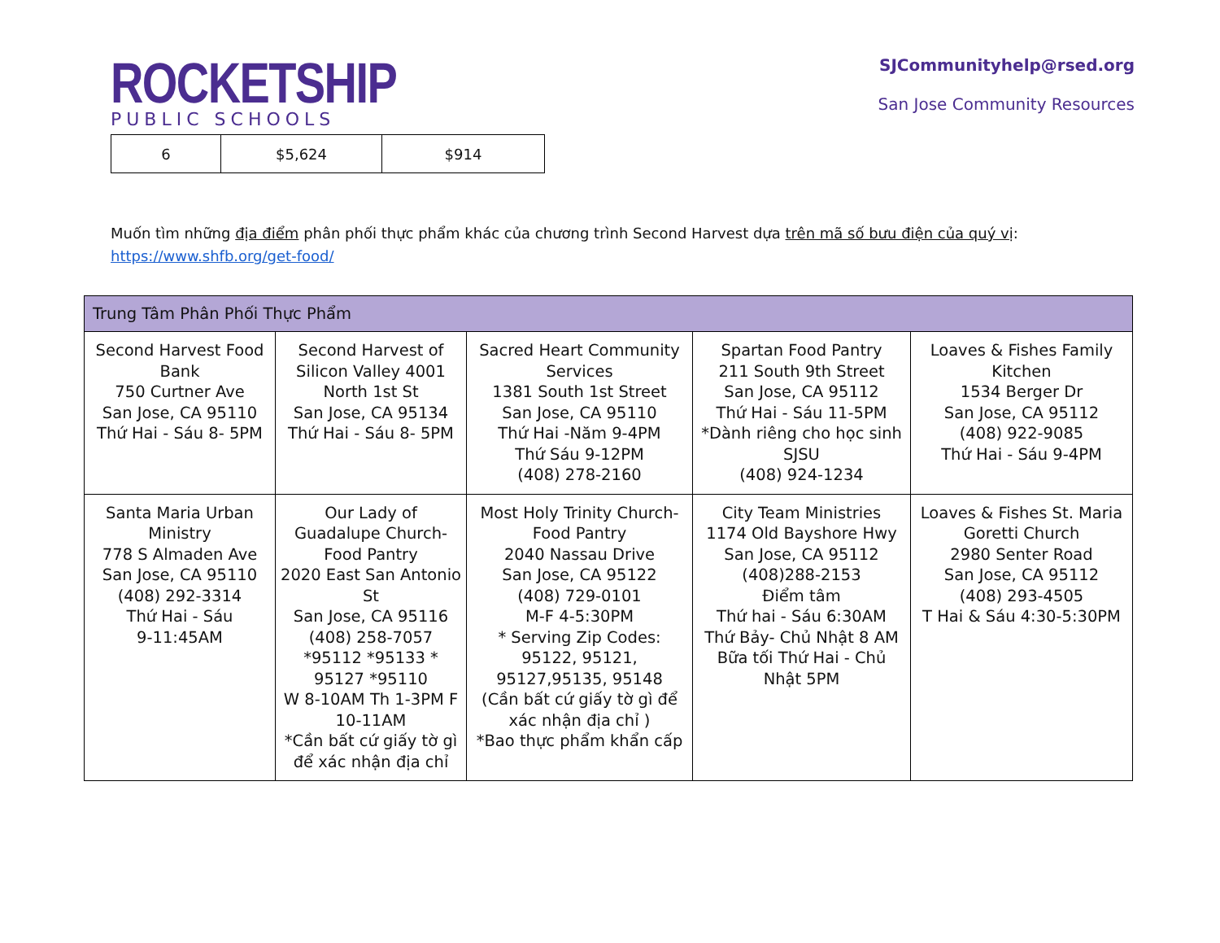ROCKETSHIP
PUBLIC SCHOOLS
SJCommunityhelp@rsed.org
San Jose Community Resources
| 6 | $5,624 | $914 |
Muốn tìm những địa điểm phân phối thực phẩm khác của chương trình Second Harvest dựa trên mã số bưu điện của quý vị:
https://www.shfb.org/get-food/
| Trung Tâm Phân Phối Thực Phẩm | | | | |
| --- | --- | --- | --- | --- |
| Second Harvest Food Bank 750 Curtner Ave San Jose, CA 95110 Thứ Hai - Sáu 8- 5PM | Second Harvest of Silicon Valley 4001 North 1st St San Jose, CA 95134 Thứ Hai - Sáu 8- 5PM | Sacred Heart Community Services 1381 South 1st Street San Jose, CA 95110 Thứ Hai -Năm 9-4PM Thứ Sáu 9-12PM (408) 278-2160 | Spartan Food Pantry 211 South 9th Street San Jose, CA 95112 Thứ Hai - Sáu 11-5PM *Dành riêng cho học sinh SJSU (408) 924-1234 | Loaves & Fishes Family Kitchen 1534 Berger Dr San Jose, CA 95112 (408) 922-9085 Thứ Hai - Sáu 9-4PM |
| Santa Maria Urban Ministry 778 S Almaden Ave San Jose, CA 95110 (408) 292-3314 Thứ Hai - Sáu 9-11:45AM | Our Lady of Guadalupe Church-Food Pantry 2020 East San Antonio St San Jose, CA 95116 (408) 258-7057 *95112 *95133 * 95127 *95110 W 8-10AM Th 1-3PM F 10-11AM *Cần bất cứ giấy tờ gì để xác nhận địa chỉ | Most Holy Trinity Church-Food Pantry 2040 Nassau Drive San Jose, CA 95122 (408) 729-0101 M-F 4-5:30PM * Serving Zip Codes: 95122, 95121, 95127,95135, 95148 (Cần bất cứ giấy tờ gì để xác nhận địa chỉ ) *Bao thực phẩm khẩn cấp | City Team Ministries 1174 Old Bayshore Hwy San Jose, CA 95112 (408)288-2153 Điểm tâm Thứ hai - Sáu 6:30AM Thứ Bảy- Chủ Nhật 8 AM Bữa tối Thứ Hai - Chủ Nhật 5PM | Loaves & Fishes St. Maria Goretti Church 2980 Senter Road San Jose, CA 95112 (408) 293-4505 T Hai & Sáu 4:30-5:30PM |